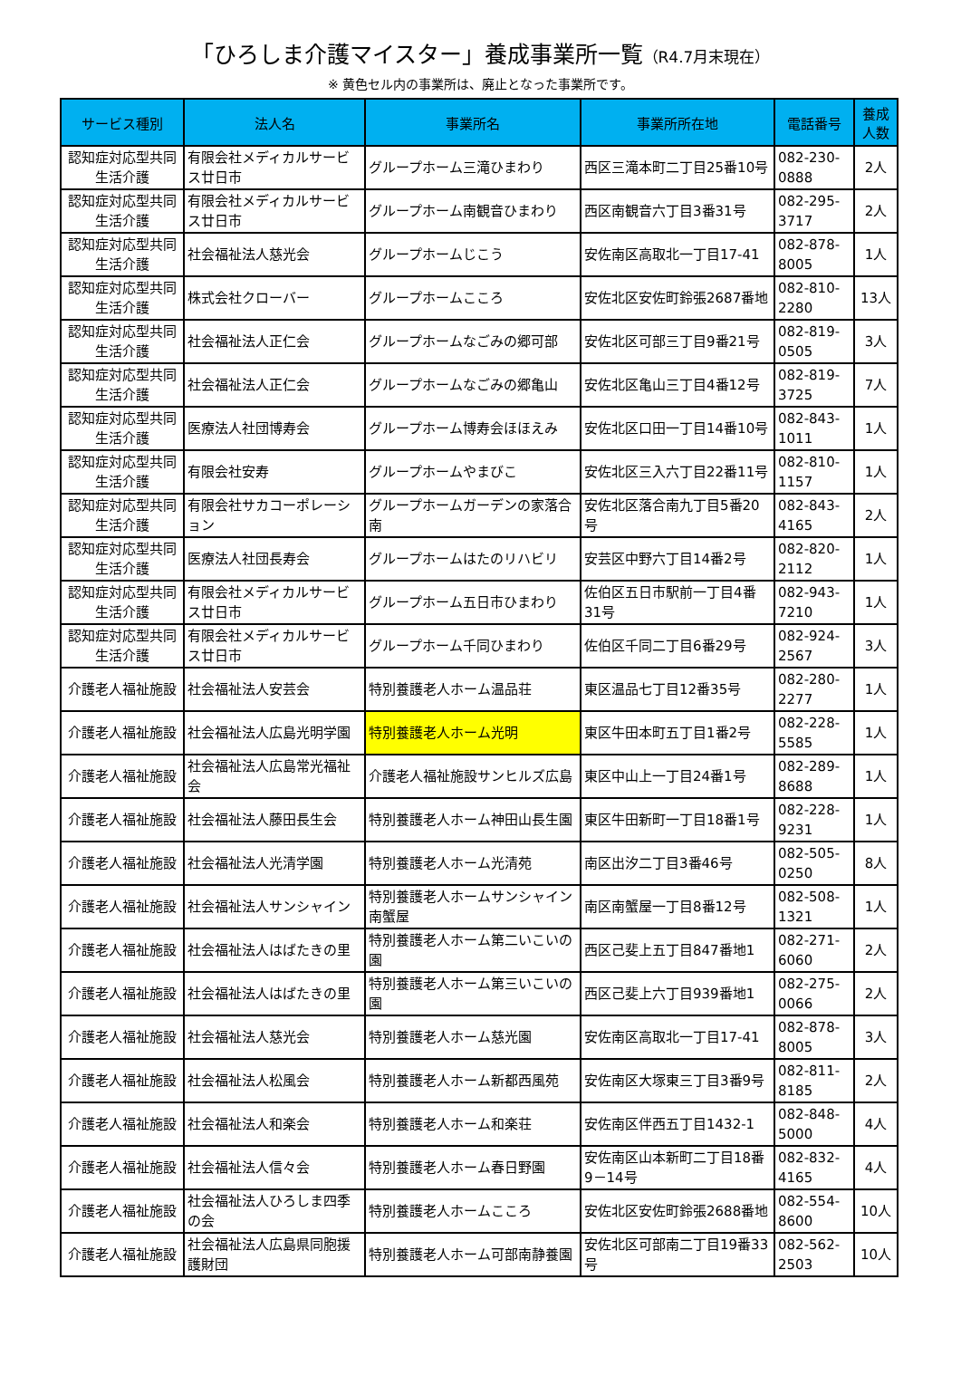「ひろしま介護マイスター」養成事業所一覧（R4.7月末現在）
※ 黄色セル内の事業所は、廃止となった事業所です。
| サービス種別 | 法人名 | 事業所名 | 事業所所在地 | 電話番号 | 養成人数 |
| --- | --- | --- | --- | --- | --- |
| 認知症対応型共同生活介護 | 有限会社メディカルサービス廿日市 | グループホーム三滝ひまわり | 西区三滝本町二丁目25番10号 | 082-230-0888 | 2人 |
| 認知症対応型共同生活介護 | 有限会社メディカルサービス廿日市 | グループホーム南観音ひまわり | 西区南観音六丁目3番31号 | 082-295-3717 | 2人 |
| 認知症対応型共同生活介護 | 社会福祉法人慈光会 | グループホームじこう | 安佐南区高取北一丁目17-41 | 082-878-8005 | 1人 |
| 認知症対応型共同生活介護 | 株式会社クローバー | グループホームこころ | 安佐北区安佐町鈴張2687番地 | 082-810-2280 | 13人 |
| 認知症対応型共同生活介護 | 社会福祉法人正仁会 | グループホームなごみの郷可部 | 安佐北区可部三丁目9番21号 | 082-819-0505 | 3人 |
| 認知症対応型共同生活介護 | 社会福祉法人正仁会 | グループホームなごみの郷亀山 | 安佐北区亀山三丁目4番12号 | 082-819-3725 | 7人 |
| 認知症対応型共同生活介護 | 医療法人社団博寿会 | グループホーム博寿会ほほえみ | 安佐北区口田一丁目14番10号 | 082-843-1011 | 1人 |
| 認知症対応型共同生活介護 | 有限会社安寿 | グループホームやまびこ | 安佐北区三入六丁目22番11号 | 082-810-1157 | 1人 |
| 認知症対応型共同生活介護 | 有限会社サカコーポレーション | グループホームガーデンの家落合南 | 安佐北区落合南九丁目5番20号 | 082-843-4165 | 2人 |
| 認知症対応型共同生活介護 | 医療法人社団長寿会 | グループホームはたのリハビリ | 安芸区中野六丁目14番2号 | 082-820-2112 | 1人 |
| 認知症対応型共同生活介護 | 有限会社メディカルサービス廿日市 | グループホーム五日市ひまわり | 佐伯区五日市駅前一丁目4番31号 | 082-943-7210 | 1人 |
| 認知症対応型共同生活介護 | 有限会社メディカルサービス廿日市 | グループホーム千同ひまわり | 佐伯区千同二丁目6番29号 | 082-924-2567 | 3人 |
| 介護老人福祉施設 | 社会福祉法人安芸会 | 特別養護老人ホーム温品荘 | 東区温品七丁目12番35号 | 082-280-2277 | 1人 |
| 介護老人福祉施設 | 社会福祉法人広島光明学園 | 特別養護老人ホーム光明 | 東区牛田本町五丁目1番2号 | 082-228-5585 | 1人 |
| 介護老人福祉施設 | 社会福祉法人広島常光福祉会 | 介護老人福祉施設サンヒルズ広島 | 東区中山上一丁目24番1号 | 082-289-8688 | 1人 |
| 介護老人福祉施設 | 社会福祉法人藤田長生会 | 特別養護老人ホーム神田山長生園 | 東区牛田新町一丁目18番1号 | 082-228-9231 | 1人 |
| 介護老人福祉施設 | 社会福祉法人光清学園 | 特別養護老人ホーム光清苑 | 南区出汐二丁目3番46号 | 082-505-0250 | 8人 |
| 介護老人福祉施設 | 社会福祉法人サンシャイン | 特別養護老人ホームサンシャイン南蟹屋 | 南区南蟹屋一丁目8番12号 | 082-508-1321 | 1人 |
| 介護老人福祉施設 | 社会福祉法人はばたきの里 | 特別養護老人ホーム第二いこいの園 | 西区己斐上五丁目847番地1 | 082-271-6060 | 2人 |
| 介護老人福祉施設 | 社会福祉法人はばたきの里 | 特別養護老人ホーム第三いこいの園 | 西区己斐上六丁目939番地1 | 082-275-0066 | 2人 |
| 介護老人福祉施設 | 社会福祉法人慈光会 | 特別養護老人ホーム慈光園 | 安佐南区高取北一丁目17-41 | 082-878-8005 | 3人 |
| 介護老人福祉施設 | 社会福祉法人松風会 | 特別養護老人ホーム新都西風苑 | 安佐南区大塚東三丁目3番9号 | 082-811-8185 | 2人 |
| 介護老人福祉施設 | 社会福祉法人和楽会 | 特別養護老人ホーム和楽荘 | 安佐南区伴西五丁目1432-1 | 082-848-5000 | 4人 |
| 介護老人福祉施設 | 社会福祉法人信々会 | 特別養護老人ホーム春日野園 | 安佐南区山本新町二丁目18番9－14号 | 082-832-4165 | 4人 |
| 介護老人福祉施設 | 社会福祉法人ひろしま四季の会 | 特別養護老人ホームこころ | 安佐北区安佐町鈴張2688番地 | 082-554-8600 | 10人 |
| 介護老人福祉施設 | 社会福祉法人広島県同胞援護財団 | 特別養護老人ホーム可部南静養園 | 安佐北区可部南二丁目19番33号 | 082-562-2503 | 10人 |